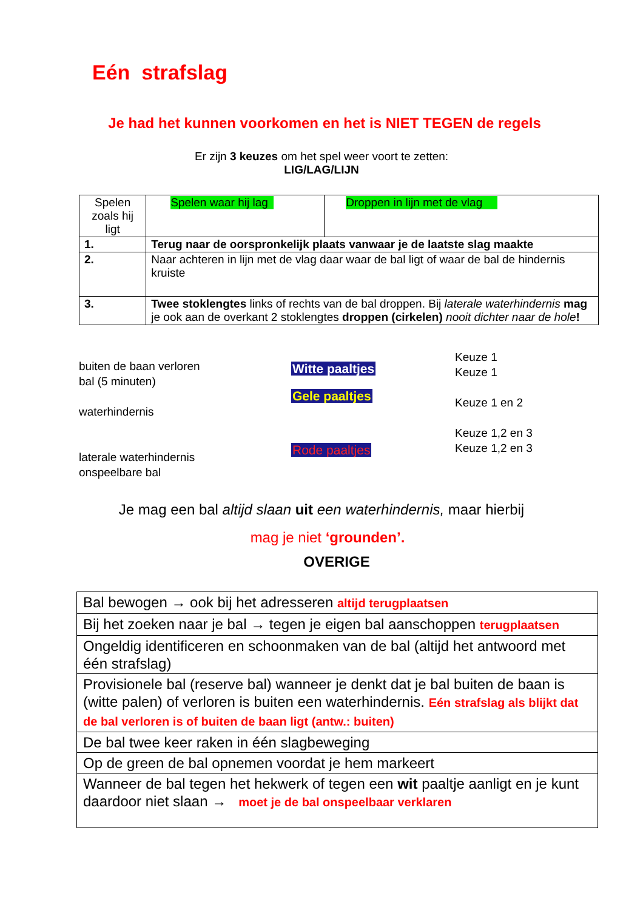Eén strafslag
Je had het kunnen voorkomen en het is NIET TEGEN de regels
Er zijn 3 keuzes om het spel weer voort te zetten:
LIG/LAG/LIJN
| Spelen zoals hij ligt | | Spelen waar hij lag | Droppen in lijn met de vlag |
| 1. | Terug naar de oorspronkelijk plaats vanwaar je de laatste slag maakte | | |
| 2. | Naar achteren in lijn met de vlag daar waar de bal ligt of waar de bal de hindernis kruiste | | |
| 3. | Twee stoklengtes links of rechts van de bal droppen. Bij laterale waterhindernis mag je ook aan de overkant 2 stoklengtes droppen (cirkelen) nooit dichter naar de hole ! | | |
buiten de baan verloren
bal (5 minuten)
waterhindernis
laterale waterhindernis
onspeelbare bal
Witte paaltjes
Gele paaltjes
Rode paaltjes
Keuze 1
Keuze 1
Keuze 1 en 2
Keuze 1,2 en 3
Keuze 1,2 en 3
Je mag een bal altijd slaan uit een waterhindernis, maar hierbij
mag je niet ‘grounden’.
OVERIGE
| Bal bewogen → ook bij het adresseren altijd terugplaatsen |
| Bij het zoeken naar je bal → tegen je eigen bal aanschoppen terugplaatsen |
| Ongeldig identificeren en schoonmaken van de bal (altijd het antwoord met één strafslag) |
| Provisionele bal (reserve bal) wanneer je denkt dat je bal buiten de baan is (witte palen) of verloren is buiten een waterhindernis. Eén strafslag als blijkt dat de bal verloren is of buiten de baan ligt (antw.: buiten) |
| De bal twee keer raken in één slagbeweging |
| Op de green de bal opnemen voordat je hem markeert |
| Wanneer de bal tegen het hekwerk of tegen een wit paaltje aanligt en je kunt daardoor niet slaan → moet je de bal onspeelbaar verklaren |